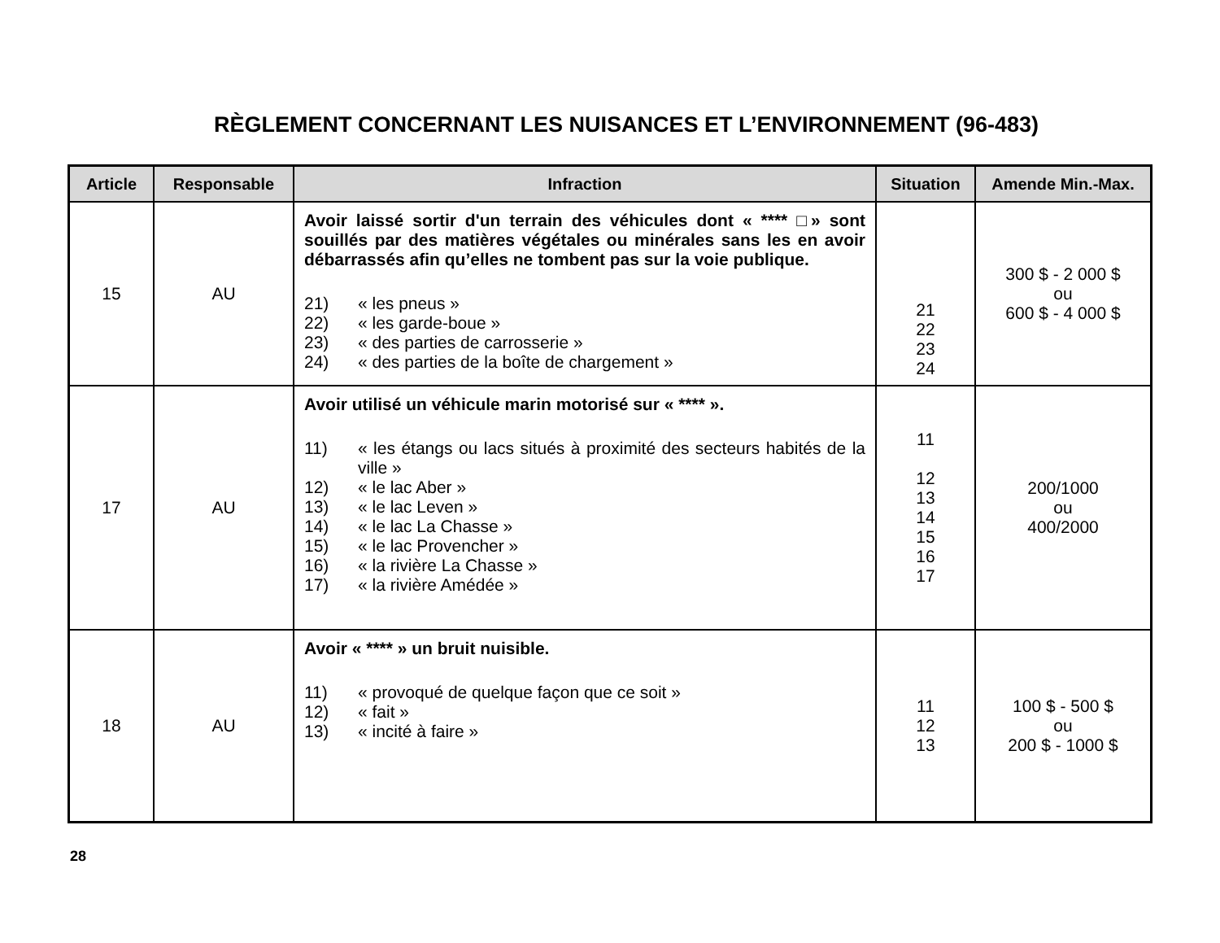RÈGLEMENT CONCERNANT LES NUISANCES ET L’ENVIRONNEMENT (96-483)
| Article | Responsable | Infraction | Situation | Amende Min.-Max. |
| --- | --- | --- | --- | --- |
| 15 | AU | Avoir laissé sortir d'un terrain des véhicules dont « **** □» sont souillés par des matières végétales ou minérales sans les en avoir débarrassés afin qu’elles ne tombent pas sur la voie publique. 21) « les pneus » 22) « les garde-boue » 23) « des parties de carrosserie » 24) « des parties de la boîte de chargement » | 21 22 23 24 | 300 $ - 2 000 $ ou 600 $ - 4 000 $ |
| 17 | AU | Avoir utilisé un véhicule marin motorisé sur « **** ». 11) « les étangs ou lacs situés à proximité des secteurs habités de la ville » 12) « le lac Aber » 13) « le lac Leven » 14) « le lac La Chasse » 15) « le lac Provencher » 16) « la rivière La Chasse » 17) « la rivière Amédée » | 11 12 13 14 15 16 17 | 200/1000 ou 400/2000 |
| 18 | AU | Avoir « **** » un bruit nuisible. 11) « provoqué de quelque façon que ce soit » 12) « fait » 13) « incité à faire » | 11 12 13 | 100 $ - 500 $ ou 200 $ - 1000 $ |
28